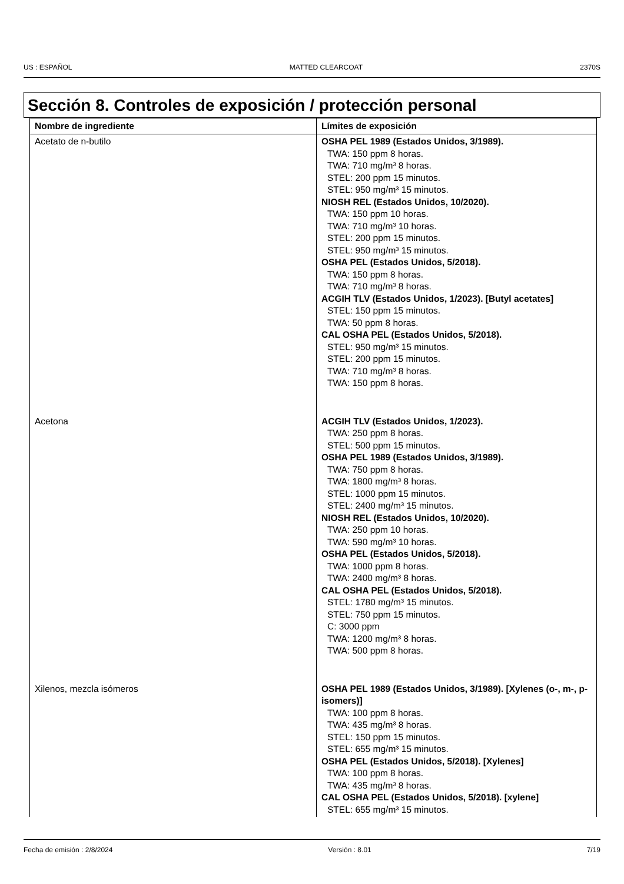US : ESPAÑOL MATTED CLEARCOAT 2370S
Sección 8. Controles de exposición / protección personal
| Nombre de ingrediente | Límites de exposición |
| --- | --- |
| Acetato de n-butilo | OSHA PEL 1989 (Estados Unidos, 3/1989). TWA: 150 ppm 8 horas. TWA: 710 mg/m³ 8 horas. STEL: 200 ppm 15 minutos. STEL: 950 mg/m³ 15 minutos. NIOSH REL (Estados Unidos, 10/2020). TWA: 150 ppm 10 horas. TWA: 710 mg/m³ 10 horas. STEL: 200 ppm 15 minutos. STEL: 950 mg/m³ 15 minutos. OSHA PEL (Estados Unidos, 5/2018). TWA: 150 ppm 8 horas. TWA: 710 mg/m³ 8 horas. ACGIH TLV (Estados Unidos, 1/2023). [Butyl acetates] STEL: 150 ppm 15 minutos. TWA: 50 ppm 8 horas. CAL OSHA PEL (Estados Unidos, 5/2018). STEL: 950 mg/m³ 15 minutos. STEL: 200 ppm 15 minutos. TWA: 710 mg/m³ 8 horas. TWA: 150 ppm 8 horas. |
| Acetona | ACGIH TLV (Estados Unidos, 1/2023). TWA: 250 ppm 8 horas. STEL: 500 ppm 15 minutos. OSHA PEL 1989 (Estados Unidos, 3/1989). TWA: 750 ppm 8 horas. TWA: 1800 mg/m³ 8 horas. STEL: 1000 ppm 15 minutos. STEL: 2400 mg/m³ 15 minutos. NIOSH REL (Estados Unidos, 10/2020). TWA: 250 ppm 10 horas. TWA: 590 mg/m³ 10 horas. OSHA PEL (Estados Unidos, 5/2018). TWA: 1000 ppm 8 horas. TWA: 2400 mg/m³ 8 horas. CAL OSHA PEL (Estados Unidos, 5/2018). STEL: 1780 mg/m³ 15 minutos. STEL: 750 ppm 15 minutos. C: 3000 ppm TWA: 1200 mg/m³ 8 horas. TWA: 500 ppm 8 horas. |
| Xilenos, mezcla isómeros | OSHA PEL 1989 (Estados Unidos, 3/1989). [Xylenes (o-, m-, p-isomers)] TWA: 100 ppm 8 horas. TWA: 435 mg/m³ 8 horas. STEL: 150 ppm 15 minutos. STEL: 655 mg/m³ 15 minutos. OSHA PEL (Estados Unidos, 5/2018). [Xylenes] TWA: 100 ppm 8 horas. TWA: 435 mg/m³ 8 horas. CAL OSHA PEL (Estados Unidos, 5/2018). [xylene] STEL: 655 mg/m³ 15 minutos. |
Fecha de emisión : 2/8/2024 Versión : 8.01 7/19